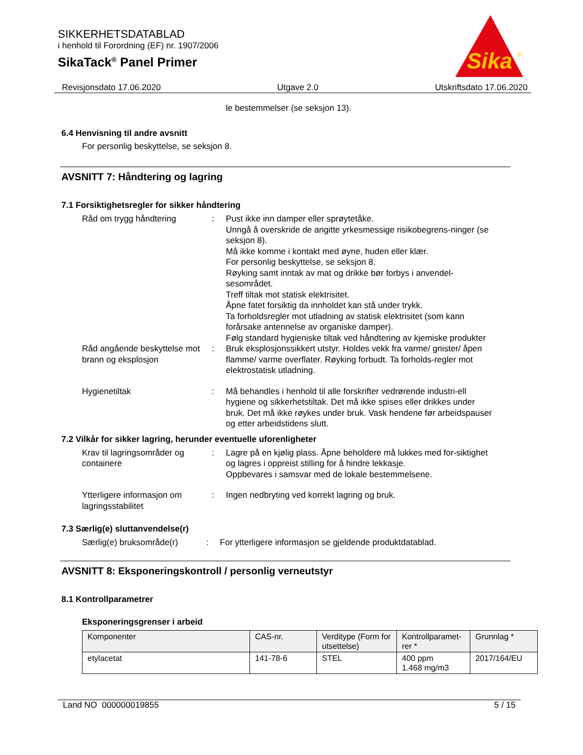SIKKERHETSDATABLAD
i henhold til Forordning (EF) nr. 1907/2006
SikaTack<sup>®</sup> Panel Primer
Sika
®
Revisjonsdato 17.06.2020 Utgave 2.0 Utskriftsdato 17.06.2020
le bestemmelser (se seksjon 13).
6.4 Henvisning til andre avsnitt
For personlig beskyttelse, se seksjon 8.
AVSNITT 7: Håndtering og lagring
7.1 Forsiktighetsregler for sikker håndtering
Råd om trygg håndtering : Pust ikke inn damper eller sprøytetåke.
Unngå å overskride de angitte yrkesmessige risikobegrens-ninger (se seksjon 8).
Må ikke komme i kontakt med øyne, huden eller klær.
For personlig beskyttelse, se seksjon 8.
Røyking samt inntak av mat og drikke bør forbys i anvendel-sesområdet.
Treff tiltak mot statisk elektrisitet.
Åpne fatet forsiktig da innholdet kan stå under trykk.
Ta forholdsregler mot utladning av statisk elektrisitet (som kann forårsake antennelse av organiske damper).
Følg standard hygieniske tiltak ved håndtering av kjemiske produkter
Råd angående beskyttelse mot brann og eksplosjon
: Bruk eksplosjonssikkert utstyr. Holdes vekk fra varme/ gnister/ åpen flamme/ varme overflater. Røyking forbudt. Ta forholds-regler mot elektrostatisk utladning.
Hygienetiltak : Må behandles i henhold til alle forskrifter vedrørende industri-ell hygiene og sikkerhetstiltak. Det må ikke spises eller drikkes under bruk. Det må ikke røykes under bruk. Vask hendene før arbeidspauser og etter arbeidstidens slutt.
7.2 Vilkår for sikker lagring, herunder eventuelle uforenligheter
Krav til lagringsområder og containere
: Lagre på en kjølig plass. Åpne beholdere må lukkes med for-siktighet og lagres i oppreist stilling for å hindre lekkasje.
Oppbevares i samsvar med de lokale bestemmelsene.
Ytterligere informasjon om lagringsstabilitet
: Ingen nedbryting ved korrekt lagring og bruk.
7.3 Særlig(e) sluttanvendelse(r)
Særlig(e) bruksområde(r) : For ytterligere informasjon se gjeldende produktdatablad.
AVSNITT 8: Eksponeringskontroll / personlig verneutstyr
8.1 Kontrollparametrer
Eksponeringsgrenser i arbeid
| Komponenter | CAS-nr. | Verditype (Form for utsettelse) | Kontrollparamet-rer * | Grunnlag * |
| --- | --- | --- | --- | --- |
| etylacetat | 141-78-6 | STEL | 400 ppm 1.468 mg/m3 | 2017/164/EU |
Land NO 000000019855 5 / 15